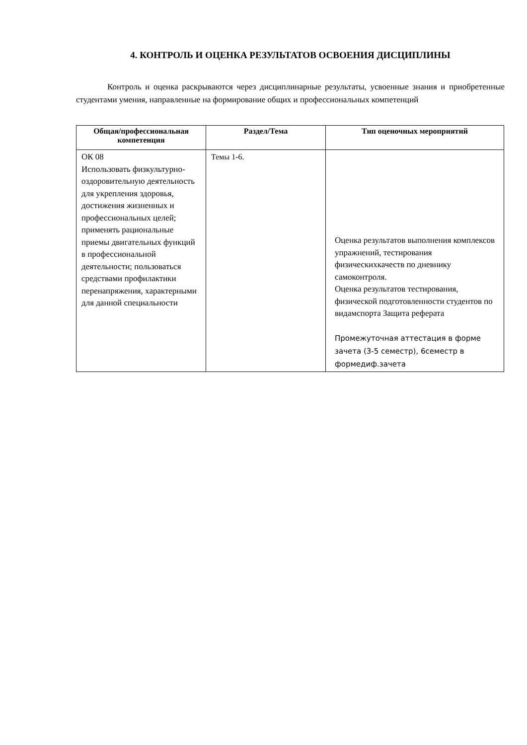4. КОНТРОЛЬ И ОЦЕНКА РЕЗУЛЬТАТОВ ОСВОЕНИЯ ДИСЦИПЛИНЫ
Контроль и оценка раскрываются через дисциплинарные результаты, усвоенные знания и приобретенные студентами умения, направленные на формирование общих и профессиональных компетенций
| Общая/профессиональная компетенция | Раздел/Тема | Тип оценочных мероприятий |
| --- | --- | --- |
| ОК 08 Использовать физкультурно-оздоровительную деятельность для укрепления здоровья, достижения жизненных и профессиональных целей; применять рациональные приемы двигательных функций в профессиональной деятельности; пользоваться средствами профилактики перенапряжения, характерными для данной специальности | Темы 1-6. | Оценка результатов выполнения комплексов упражнений, тестирования физическихкачеств по дневнику самоконтроля. Оценка результатов тестирования, физической подготовленности студентов по видамспорта Защита реферата Промежуточная аттестация в форме зачета (3-5 семестр), 6семестр в формедиф.зачета |